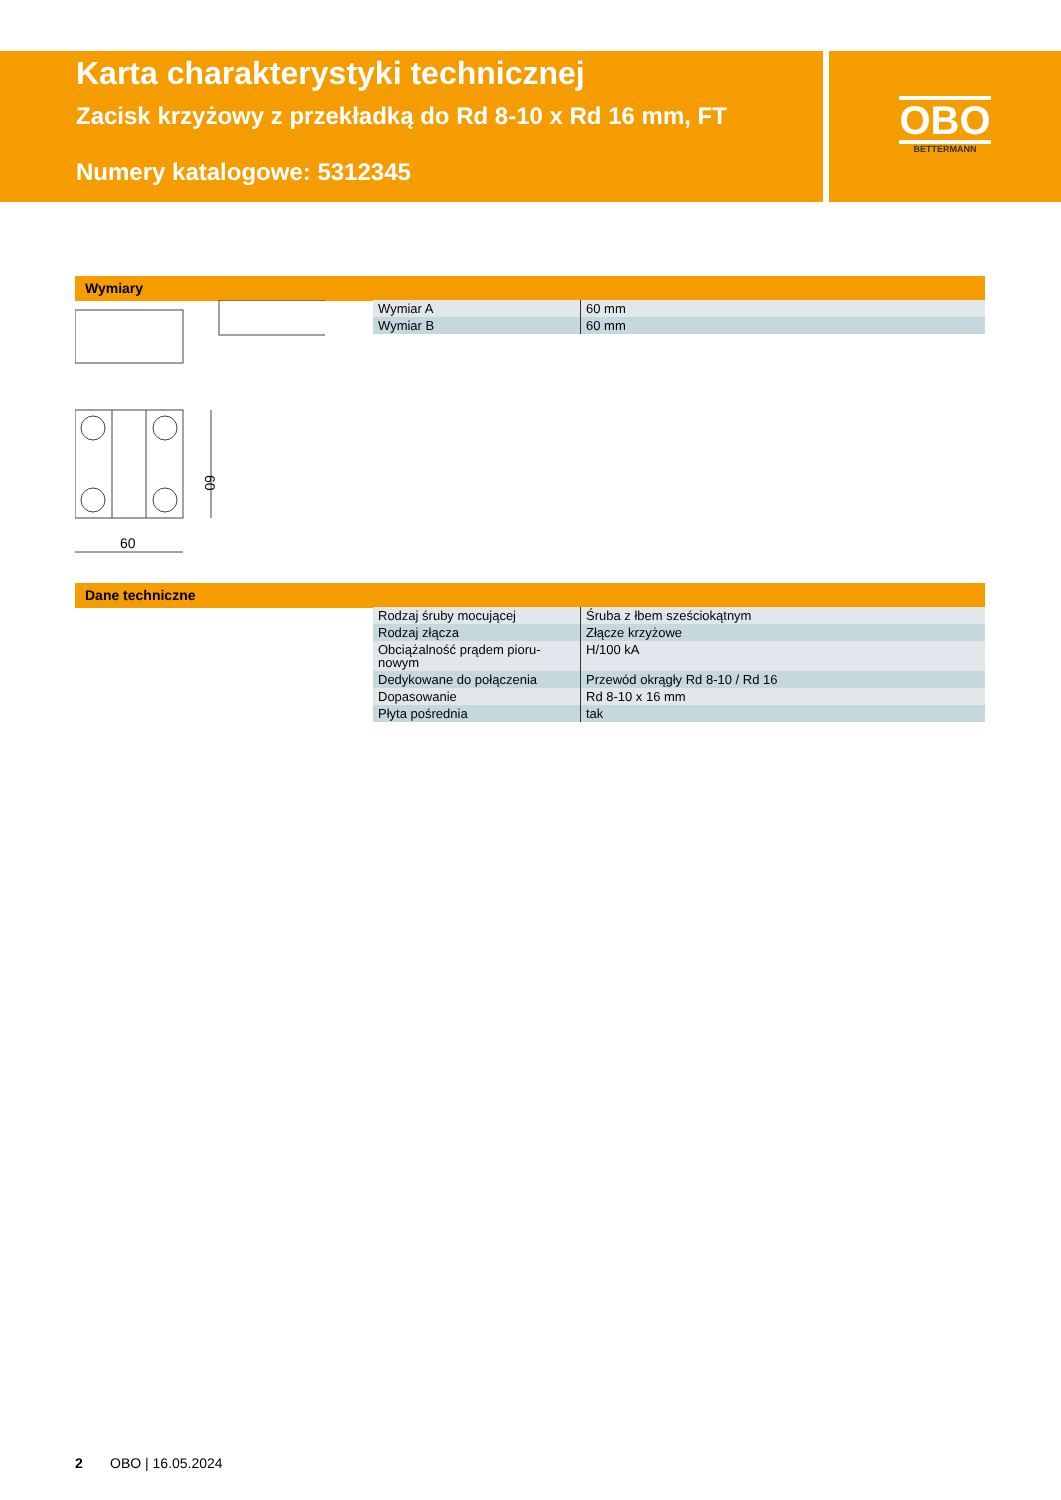Karta charakterystyki technicznej
Zacisk krzyżowy z przekładką do Rd 8-10 x Rd 16 mm, FT
Numery katalogowe: 5312345
OBO
BETTERMANN
Wymiary
60
60
| Wymiar A | 60 mm |
| Wymiar B | 60 mm |
Dane techniczne
| Rodzaj śruby mocującej | Śruba z łbem sześciokątnym |
| Rodzaj złącza | Złącze krzyżowe |
| Obciążalność prądem pioru- nowym | H/100 kA |
| Dedykowane do połączenia | Przewód okrągły Rd 8-10 / Rd 16 |
| Dopasowanie | Rd 8-10 x 16 mm |
| Płyta pośrednia | tak |
2 OBO | 16.05.2024